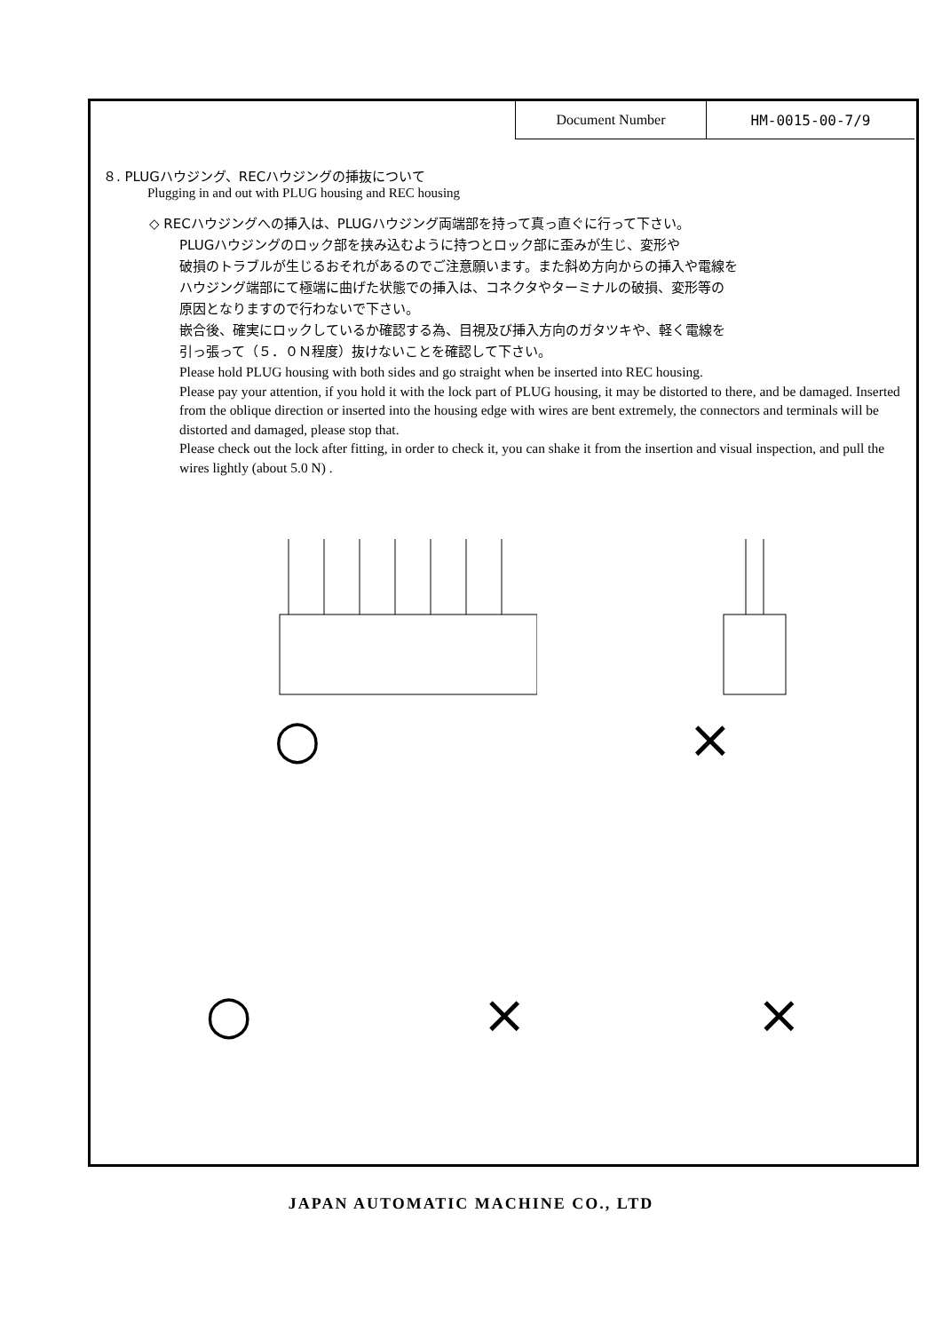| Document Number | HM-0015-00-7/9 |
８. PLUGハウジング、RECハウジングの挿抜について
Plugging in and out with PLUG housing and REC housing
◇ RECハウジングへの挿入は、PLUGハウジング両端部を持って真っ直ぐに行って下さい。
PLUGハウジングのロック部を挟み込むように持つとロック部に歪みが生じ、変形や
破損のトラブルが生じるおそれがあるのでご注意願います。また斜め方向からの挿入や電線を
ハウジング端部にて極端に曲げた状態での挿入は、コネクタやターミナルの破損、変形等の
原因となりますので行わないで下さい。
嵌合後、確実にロックしているか確認する為、目視及び挿入方向のガタツキや、軽く電線を
引っ張って（５．０Ｎ程度）抜けないことを確認して下さい。
Please hold PLUG housing with both sides and go straight when be inserted into REC housing.
Please pay your attention, if you hold it with the lock part of PLUG housing, it may be distorted to there, and be damaged. Inserted from the oblique direction or inserted into the housing edge with wires are bent extremely, the connectors and terminals will be distorted and damaged, please stop that.
Please check out the lock after fitting, in order to check it, you can shake it from the insertion and visual inspection, and pull the wires lightly (about 5.0 N) .
○ ×
○ × ×
JAPAN AUTOMATIC MACHINE CO., LTD